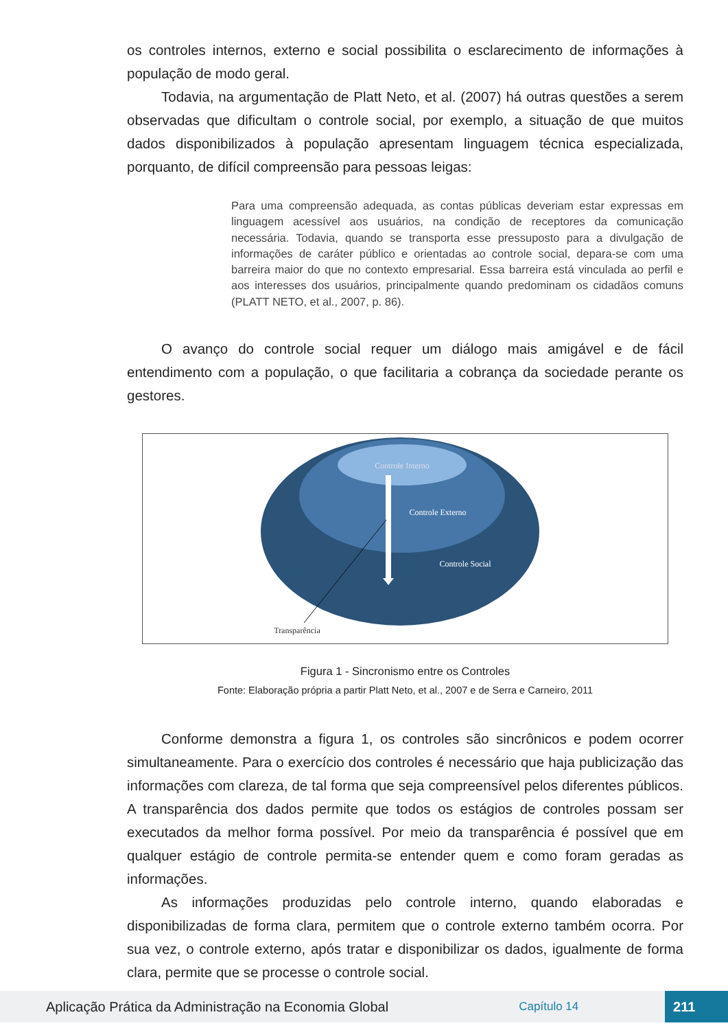os controles internos, externo e social possibilita o esclarecimento de informações à população de modo geral.
Todavia, na argumentação de Platt Neto, et al. (2007) há outras questões a serem observadas que dificultam o controle social, por exemplo, a situação de que muitos dados disponibilizados à população apresentam linguagem técnica especializada, porquanto, de difícil compreensão para pessoas leigas:
Para uma compreensão adequada, as contas públicas deveriam estar expressas em linguagem acessível aos usuários, na condição de receptores da comunicação necessária. Todavia, quando se transporta esse pressuposto para a divulgação de informações de caráter público e orientadas ao controle social, depara-se com uma barreira maior do que no contexto empresarial. Essa barreira está vinculada ao perfil e aos interesses dos usuários, principalmente quando predominam os cidadãos comuns (PLATT NETO, et al., 2007, p. 86).
O avanço do controle social requer um diálogo mais amigável e de fácil entendimento com a população, o que facilitaria a cobrança da sociedade perante os gestores.
Controle Interno
Controle Externo
Controle Social
Transparência
Figura 1 - Sincronismo entre os Controles
Fonte: Elaboração própria a partir Platt Neto, et al., 2007 e de Serra e Carneiro, 2011
Conforme demonstra a figura 1, os controles são sincrônicos e podem ocorrer simultaneamente. Para o exercício dos controles é necessário que haja publicização das informações com clareza, de tal forma que seja compreensível pelos diferentes públicos. A transparência dos dados permite que todos os estágios de controles possam ser executados da melhor forma possível. Por meio da transparência é possível que em qualquer estágio de controle permita-se entender quem e como foram geradas as informações.
As informações produzidas pelo controle interno, quando elaboradas e disponibilizadas de forma clara, permitem que o controle externo também ocorra. Por sua vez, o controle externo, após tratar e disponibilizar os dados, igualmente de forma clara, permite que se processe o controle social.
Aplicação Prática da Administração na Economia Global Capítulo 14 211